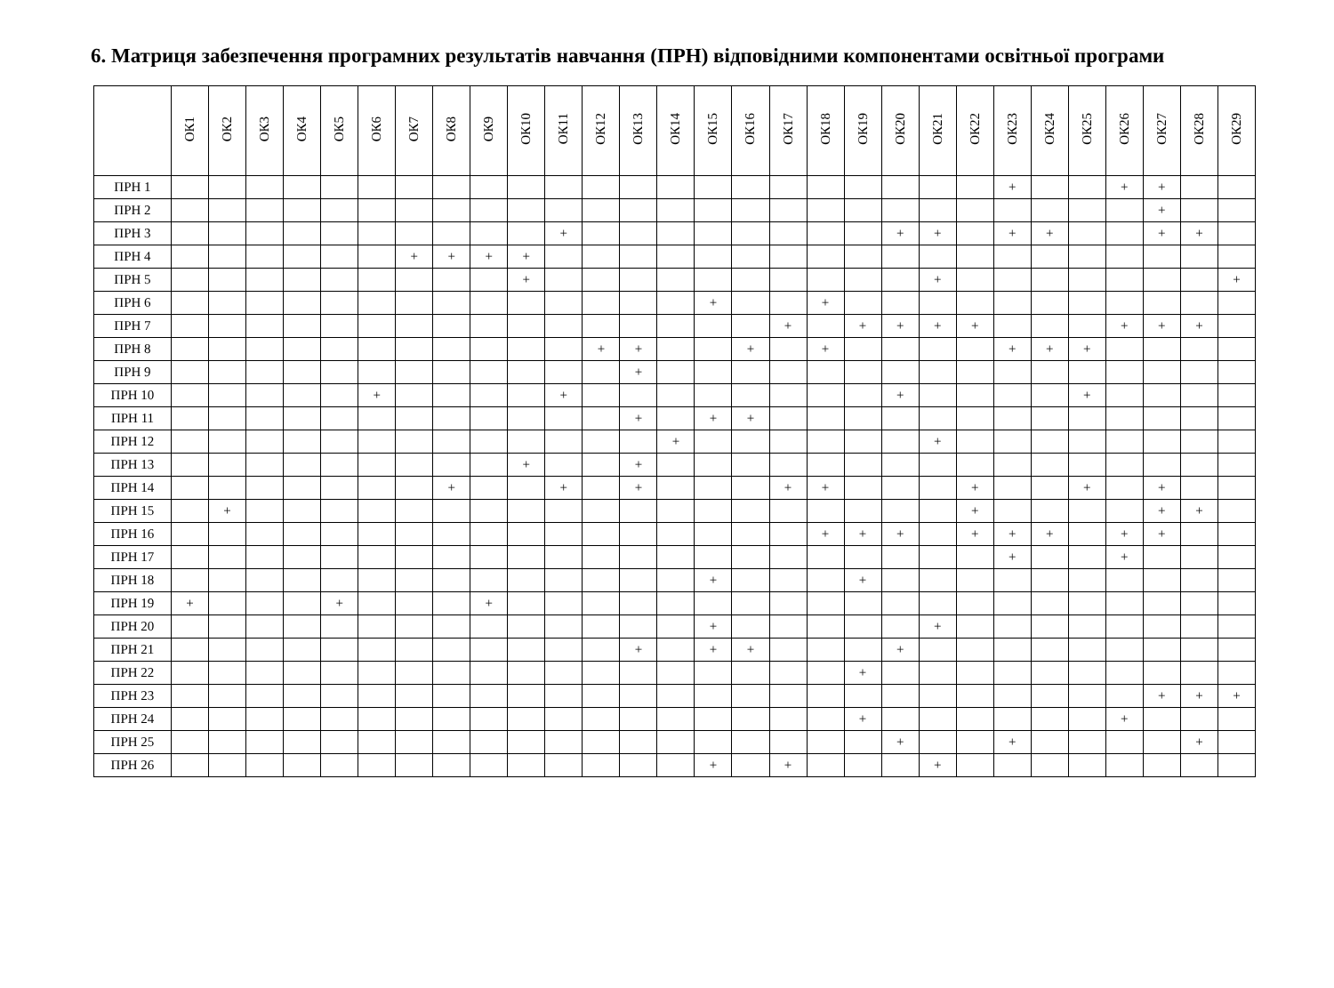6. Матриця забезпечення програмних результатів навчання (ПРН) відповідними компонентами освітньої програми
| | ОК1 | ОК2 | ОК3 | ОК4 | ОК5 | ОК6 | ОК7 | ОК8 | ОК9 | ОК10 | ОК11 | ОК12 | ОК13 | ОК14 | ОК15 | ОК16 | ОК17 | ОК18 | ОК19 | ОК20 | ОК21 | ОК22 | ОК23 | ОК24 | ОК25 | ОК26 | ОК27 | ОК28 | ОК29 |
| --- | --- | --- | --- | --- | --- | --- | --- | --- | --- | --- | --- | --- | --- | --- | --- | --- | --- | --- | --- | --- | --- | --- | --- | --- | --- | --- | --- | --- | --- |
| ПРН 1 | | | | | | | | | | | | | | | | | | | | | | | + | | | + | + | | |
| ПРН 2 | | | | | | | | | | | | | | | | | | | | | | | | | | | + | | |
| ПРН 3 | | | | | | | | | | | + | | | | | | | | | + | + | | + | + | | | + | + | |
| ПРН 4 | | | | | | | + | + | + | + | | | | | | | | | | | | | | | | | | | |
| ПРН 5 | | | | | | | | | | + | | | | | | | | | | | + | | | | | | | | + |
| ПРН 6 | | | | | | | | | | | | | | | + | | | + | | | | | | | | | | | |
| ПРН 7 | | | | | | | | | | | | | | | | | + | | + | + | + | + | | | | + | + | + | |
| ПРН 8 | | | | | | | | | | | | + | + | | | + | | + | | | | | + | + | + | | | | |
| ПРН 9 | | | | | | | | | | | | | + | | | | | | | | | | | | | | | | |
| ПРН 10 | | | | | | + | | | | | + | | | | | | | | | + | | | | | + | | | | |
| ПРН 11 | | | | | | | | | | | | | + | | + | + | | | | | | | | | | | | | |
| ПРН 12 | | | | | | | | | | | | | | + | | | | | | | + | | | | | | | | |
| ПРН 13 | | | | | | | | | | + | | | + | | | | | | | | | | | | | | | | |
| ПРН 14 | | | | | | | | + | | | + | | + | | | | + | + | | | | + | | | + | | + | | |
| ПРН 15 | | + | | | | | | | | | | | | | | | | | | | | + | | | | | + | + | |
| ПРН 16 | | | | | | | | | | | | | | | | | | + | + | + | | + | + | + | | + | + | | |
| ПРН 17 | | | | | | | | | | | | | | | | | | | | | | | + | | | + | | | |
| ПРН 18 | | | | | | | | | | | | | | | + | | | | + | | | | | | | | | | |
| ПРН 19 | + | | | | + | | | | + | | | | | | | | | | | | | | | | | | | | |
| ПРН 20 | | | | | | | | | | | | | | | + | | | | | | + | | | | | | | | |
| ПРН 21 | | | | | | | | | | | | | + | | + | + | | | | + | | | | | | | | | |
| ПРН 22 | | | | | | | | | | | | | | | | | | | + | | | | | | | | | | |
| ПРН 23 | | | | | | | | | | | | | | | | | | | | | | | | | | | + | + | + |
| ПРН 24 | | | | | | | | | | | | | | | | | | | + | | | | | | | + | | | |
| ПРН 25 | | | | | | | | | | | | | | | | | | | | + | | | + | | | | | + | |
| ПРН 26 | | | | | | | | | | | | | | | + | | + | | | | + | | | | | | | | |